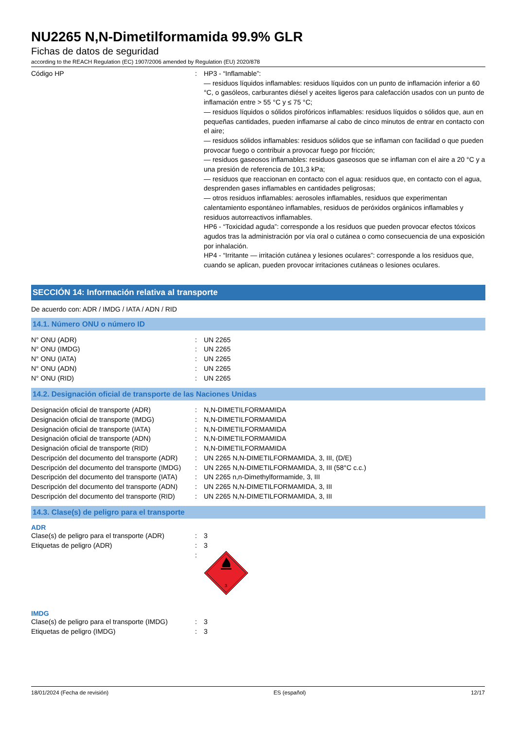NU2265 N,N-Dimetilformamida 99.9% GLR
Fichas de datos de seguridad
according to the REACH Regulation (EC) 1907/2006 amended by Regulation (EU) 2020/878
| Código HP | : | HP3 - “Inflamable”: — residuos líquidos inflamables: residuos líquidos con un punto de inflamación inferior a 60 °C, o gasóleos, carburantes diésel y aceites ligeros para calefacción usados con un punto de inflamación entre > 55 °C y ≤ 75 °C; — residuos líquidos o sólidos pirofóricos inflamables: residuos líquidos o sólidos que, aun en pequeñas cantidades, pueden inflamarse al cabo de cinco minutos de entrar en contacto con el aire; — residuos sólidos inflamables: residuos sólidos que se inflaman con facilidad o que pueden provocar fuego o contribuir a provocar fuego por fricción; — residuos gaseosos inflamables: residuos gaseosos que se inflaman con el aire a 20 °C y a una presión de referencia de 101,3 kPa; — residuos que reaccionan en contacto con el agua: residuos que, en contacto con el agua, desprenden gases inflamables en cantidades peligrosas; — otros residuos inflamables: aerosoles inflamables, residuos que experimentan calentamiento espontáneo inflamables, residuos de peróxidos orgánicos inflamables y residuos autorreactivos inflamables. HP6 - “Toxicidad aguda”: corresponde a los residuos que pueden provocar efectos tóxicos agudos tras la administración por vía oral o cutánea o como consecuencia de una exposición por inhalación. HP4 - “Irritante — irritación cutánea y lesiones oculares”: corresponde a los residuos que, cuando se aplican, pueden provocar irritaciones cutáneas o lesiones oculares. |
SECCIÓN 14: Información relativa al transporte
De acuerdo con: ADR / IMDG / IATA / ADN / RID
14.1. Número ONU o número ID
| N° ONU (ADR) | : | UN 2265 |
| N° ONU (IMDG) | : | UN 2265 |
| N° ONU (IATA) | : | UN 2265 |
| N° ONU (ADN) | : | UN 2265 |
| N° ONU (RID) | : | UN 2265 |
14.2. Designación oficial de transporte de las Naciones Unidas
| Designación oficial de transporte (ADR) | : | N,N-DIMETILFORMAMIDA |
| Designación oficial de transporte (IMDG) | : | N,N-DIMETILFORMAMIDA |
| Designación oficial de transporte (IATA) | : | N,N-DIMETILFORMAMIDA |
| Designación oficial de transporte (ADN) | : | N,N-DIMETILFORMAMIDA |
| Designación oficial de transporte (RID) | : | N,N-DIMETILFORMAMIDA |
| Descripción del documento del transporte (ADR) | : | UN 2265 N,N-DIMETILFORMAMIDA, 3, III, (D/E) |
| Descripción del documento del transporte (IMDG) | : | UN 2265 N,N-DIMETILFORMAMIDA, 3, III (58°C c.c.) |
| Descripción del documento del transporte (IATA) | : | UN 2265 n,n-Dimethylformamide, 3, III |
| Descripción del documento del transporte (ADN) | : | UN 2265 N,N-DIMETILFORMAMIDA, 3, III |
| Descripción del documento del transporte (RID) | : | UN 2265 N,N-DIMETILFORMAMIDA, 3, III |
14.3. Clase(s) de peligro para el transporte
ADR
| Clase(s) de peligro para el transporte (ADR) | : | 3 |
| Etiquetas de peligro (ADR) | : | 3 |
| | : | 3 |
IMDG
| Clase(s) de peligro para el transporte (IMDG) | : | 3 |
| Etiquetas de peligro (IMDG) | : | 3 |
18/01/2024 (Fecha de revisión) ES (español) 12/17